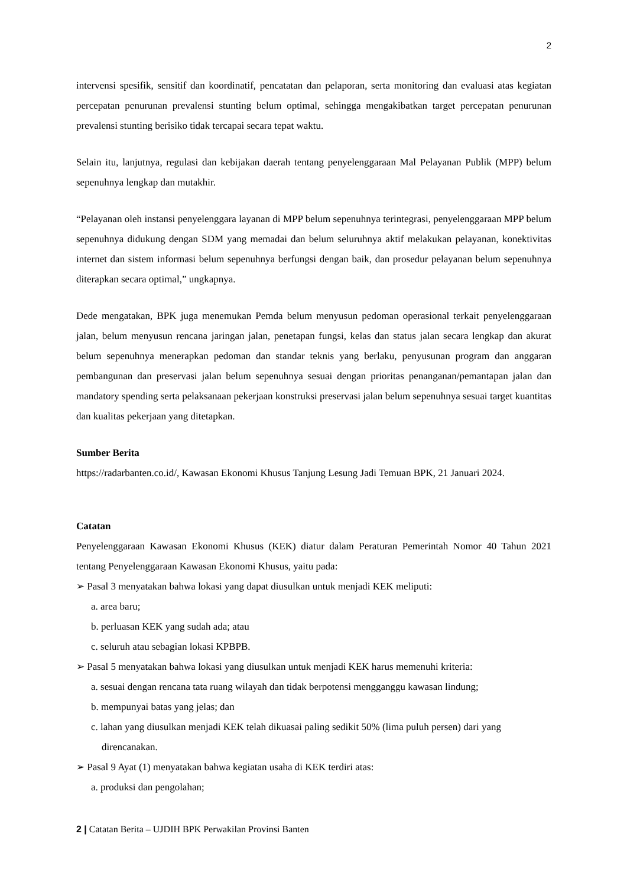2
intervensi spesifik, sensitif dan koordinatif, pencatatan dan pelaporan, serta monitoring dan evaluasi atas kegiatan percepatan penurunan prevalensi stunting belum optimal, sehingga mengakibatkan target percepatan penurunan prevalensi stunting berisiko tidak tercapai secara tepat waktu.
Selain itu, lanjutnya, regulasi dan kebijakan daerah tentang penyelenggaraan Mal Pelayanan Publik (MPP) belum sepenuhnya lengkap dan mutakhir.
“Pelayanan oleh instansi penyelenggara layanan di MPP belum sepenuhnya terintegrasi, penyelenggaraan MPP belum sepenuhnya didukung dengan SDM yang memadai dan belum seluruhnya aktif melakukan pelayanan, konektivitas internet dan sistem informasi belum sepenuhnya berfungsi dengan baik, dan prosedur pelayanan belum sepenuhnya diterapkan secara optimal,” ungkapnya.
Dede mengatakan, BPK juga menemukan Pemda belum menyusun pedoman operasional terkait penyelenggaraan jalan, belum menyusun rencana jaringan jalan, penetapan fungsi, kelas dan status jalan secara lengkap dan akurat belum sepenuhnya menerapkan pedoman dan standar teknis yang berlaku, penyusunan program dan anggaran pembangunan dan preservasi jalan belum sepenuhnya sesuai dengan prioritas penanganan/pemantapan jalan dan mandatory spending serta pelaksanaan pekerjaan konstruksi preservasi jalan belum sepenuhnya sesuai target kuantitas dan kualitas pekerjaan yang ditetapkan.
Sumber Berita
https://radarbanten.co.id/, Kawasan Ekonomi Khusus Tanjung Lesung Jadi Temuan BPK, 21 Januari 2024.
Catatan
Penyelenggaraan Kawasan Ekonomi Khusus (KEK) diatur dalam Peraturan Pemerintah Nomor 40 Tahun 2021 tentang Penyelenggaraan Kawasan Ekonomi Khusus, yaitu pada:
➢ Pasal 3 menyatakan bahwa lokasi yang dapat diusulkan untuk menjadi KEK meliputi:
a. area baru;
b. perluasan KEK yang sudah ada; atau
c. seluruh atau sebagian lokasi KPBPB.
➢ Pasal 5 menyatakan bahwa lokasi yang diusulkan untuk menjadi KEK harus memenuhi kriteria:
a. sesuai dengan rencana tata ruang wilayah dan tidak berpotensi mengganggu kawasan lindung;
b. mempunyai batas yang jelas; dan
c. lahan yang diusulkan menjadi KEK telah dikuasai paling sedikit 50% (lima puluh persen) dari yang direncanakan.
➢ Pasal 9 Ayat (1) menyatakan bahwa kegiatan usaha di KEK terdiri atas:
a. produksi dan pengolahan;
2 | Catatan Berita – UJDIH BPK Perwakilan Provinsi Banten